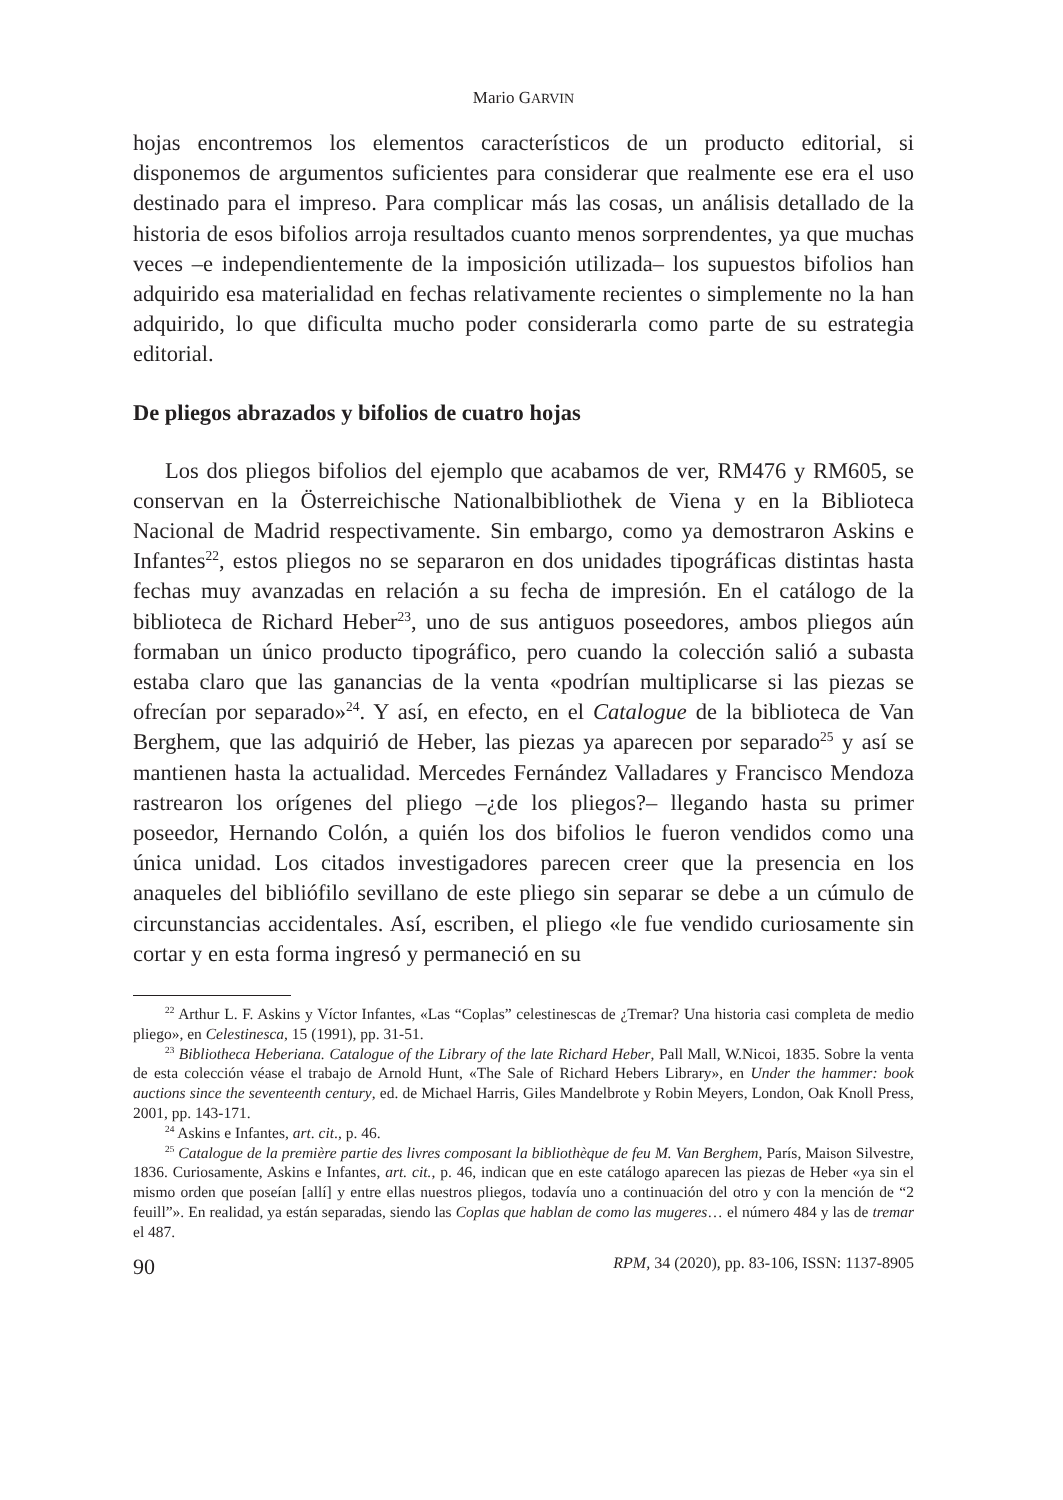Mario GARVIN
hojas encontremos los elementos característicos de un producto editorial, si disponemos de argumentos suficientes para considerar que realmente ese era el uso destinado para el impreso. Para complicar más las cosas, un análisis detallado de la historia de esos bifolios arroja resultados cuanto menos sorprendentes, ya que muchas veces –e independientemente de la imposición utilizada– los supuestos bifolios han adquirido esa materialidad en fechas relativamente recientes o simplemente no la han adquirido, lo que dificulta mucho poder considerarla como parte de su estrategia editorial.
De pliegos abrazados y bifolios de cuatro hojas
Los dos pliegos bifolios del ejemplo que acabamos de ver, RM476 y RM605, se conservan en la Österreichische Nationalbibliothek de Viena y en la Biblioteca Nacional de Madrid respectivamente. Sin embargo, como ya demostraron Askins e Infantes<sup>22</sup>, estos pliegos no se separaron en dos unidades tipográficas distintas hasta fechas muy avanzadas en relación a su fecha de impresión. En el catálogo de la biblioteca de Richard Heber<sup>23</sup>, uno de sus antiguos poseedores, ambos pliegos aún formaban un único producto tipográfico, pero cuando la colección salió a subasta estaba claro que las ganancias de la venta «podrían multiplicarse si las piezas se ofrecían por separado»<sup>24</sup>. Y así, en efecto, en el Catalogue de la biblioteca de Van Berghem, que las adquirió de Heber, las piezas ya aparecen por separado<sup>25</sup> y así se mantienen hasta la actualidad. Mercedes Fernández Valladares y Francisco Mendoza rastrearon los orígenes del pliego –¿de los pliegos?– llegando hasta su primer poseedor, Hernando Colón, a quién los dos bifolios le fueron vendidos como una única unidad. Los citados investigadores parecen creer que la presencia en los anaqueles del bibliófilo sevillano de este pliego sin separar se debe a un cúmulo de circunstancias accidentales. Así, escriben, el pliego «le fue vendido curiosamente sin cortar y en esta forma ingresó y permaneció en su
<sup>22</sup> Arthur L. F. Askins y Víctor Infantes, «Las “Coplas” celestinescas de ¿Tremar? Una historia casi completa de medio pliego», en Celestinesca, 15 (1991), pp. 31-51.
<sup>23</sup> Bibliotheca Heberiana. Catalogue of the Library of the late Richard Heber, Pall Mall, W.Nicoi, 1835. Sobre la venta de esta colección véase el trabajo de Arnold Hunt, «The Sale of Richard Hebers Library», en Under the hammer: book auctions since the seventeenth century, ed. de Michael Harris, Giles Mandelbrote y Robin Meyers, London, Oak Knoll Press, 2001, pp. 143-171.
<sup>24</sup> Askins e Infantes, art. cit., p. 46.
<sup>25</sup> Catalogue de la première partie des livres composant la bibliothèque de feu M. Van Berghem, París, Maison Silvestre, 1836. Curiosamente, Askins e Infantes, art. cit., p. 46, indican que en este catálogo aparecen las piezas de Heber «ya sin el mismo orden que poseían [allí] y entre ellas nuestros pliegos, todavía uno a continuación del otro y con la mención de “2 feuill”». En realidad, ya están separadas, siendo las Coplas que hablan de como las mugeres… el número 484 y las de tremar el 487.
90 RPM, 34 (2020), pp. 83-106, ISSN: 1137-8905